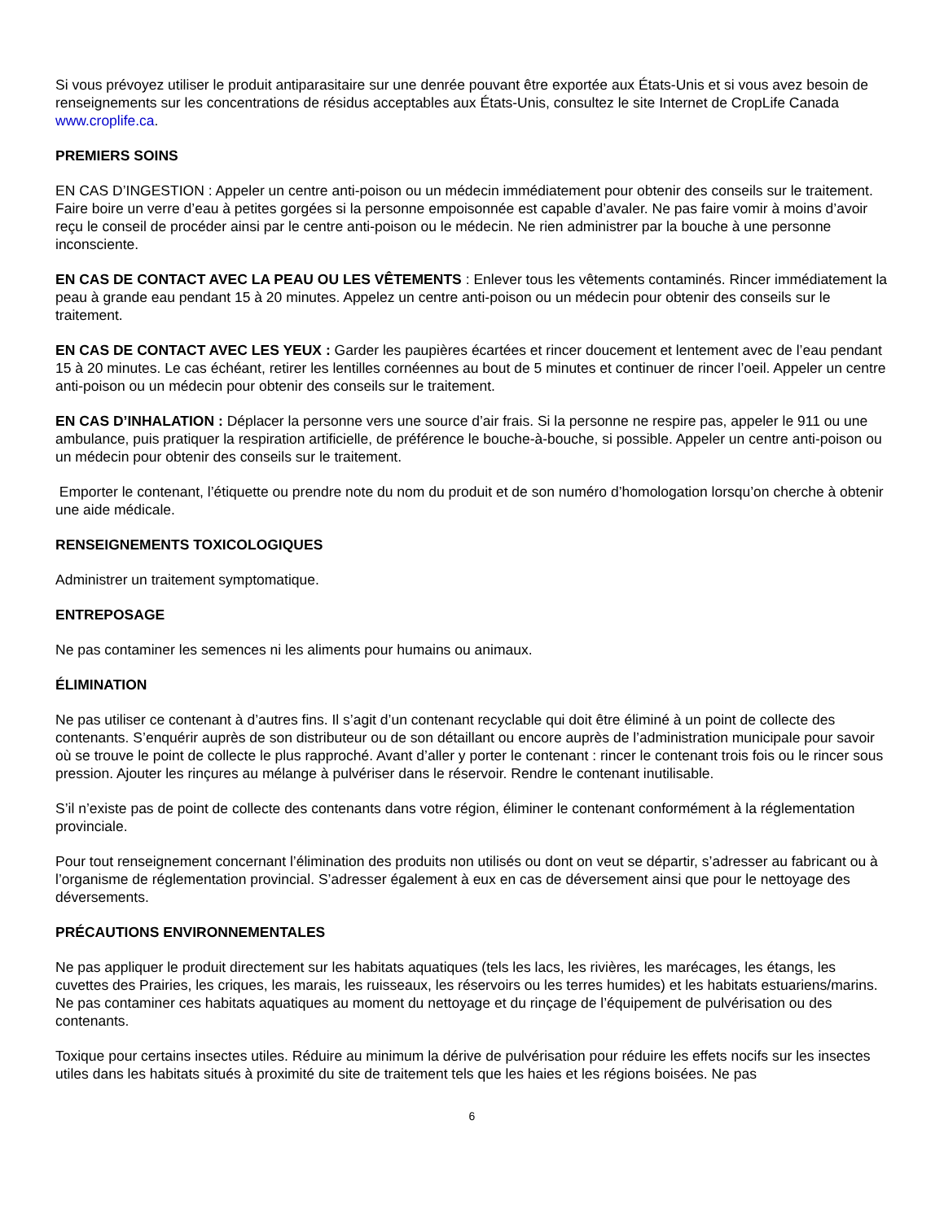Si vous prévoyez utiliser le produit antiparasitaire sur une denrée pouvant être exportée aux États-Unis et si vous avez besoin de renseignements sur les concentrations de résidus acceptables aux États-Unis, consultez le site Internet de CropLife Canada www.croplife.ca.
PREMIERS SOINS
EN CAS D’INGESTION : Appeler un centre anti-poison ou un médecin immédiatement pour obtenir des conseils sur le traitement. Faire boire un verre d’eau à petites gorgées si la personne empoisonnée est capable d’avaler. Ne pas faire vomir à moins d’avoir reçu le conseil de procéder ainsi par le centre anti-poison ou le médecin. Ne rien administrer par la bouche à une personne inconsciente.
EN CAS DE CONTACT AVEC LA PEAU OU LES VÊTEMENTS : Enlever tous les vêtements contaminés. Rincer immédiatement la peau à grande eau pendant 15 à 20 minutes. Appelez un centre anti-poison ou un médecin pour obtenir des conseils sur le traitement.
EN CAS DE CONTACT AVEC LES YEUX : Garder les paupières écartées et rincer doucement et lentement avec de l’eau pendant 15 à 20 minutes. Le cas échéant, retirer les lentilles cornéennes au bout de 5 minutes et continuer de rincer l’oeil. Appeler un centre anti-poison ou un médecin pour obtenir des conseils sur le traitement.
EN CAS D’INHALATION : Déplacer la personne vers une source d’air frais. Si la personne ne respire pas, appeler le 911 ou une ambulance, puis pratiquer la respiration artificielle, de préférence le bouche-à-bouche, si possible. Appeler un centre anti-poison ou un médecin pour obtenir des conseils sur le traitement.
Emporter le contenant, l’étiquette ou prendre note du nom du produit et de son numéro d’homologation lorsqu’on cherche à obtenir une aide médicale.
RENSEIGNEMENTS TOXICOLOGIQUES
Administrer un traitement symptomatique.
ENTREPOSAGE
Ne pas contaminer les semences ni les aliments pour humains ou animaux.
ÉLIMINATION
Ne pas utiliser ce contenant à d’autres fins. Il s’agit d’un contenant recyclable qui doit être éliminé à un point de collecte des contenants. S’enquérir auprès de son distributeur ou de son détaillant ou encore auprès de l’administration municipale pour savoir où se trouve le point de collecte le plus rapproché. Avant d’aller y porter le contenant : rincer le contenant trois fois ou le rincer sous pression. Ajouter les rinçures au mélange à pulvériser dans le réservoir. Rendre le contenant inutilisable.
S’il n’existe pas de point de collecte des contenants dans votre région, éliminer le contenant conformément à la réglementation provinciale.
Pour tout renseignement concernant l’élimination des produits non utilisés ou dont on veut se départir, s’adresser au fabricant ou à l’organisme de réglementation provincial. S’adresser également à eux en cas de déversement ainsi que pour le nettoyage des déversements.
PRÉCAUTIONS ENVIRONNEMENTALES
Ne pas appliquer le produit directement sur les habitats aquatiques (tels les lacs, les rivières, les marécages, les étangs, les cuvettes des Prairies, les criques, les marais, les ruisseaux, les réservoirs ou les terres humides) et les habitats estuariens/marins. Ne pas contaminer ces habitats aquatiques au moment du nettoyage et du rinçage de l’équipement de pulvérisation ou des contenants.
Toxique pour certains insectes utiles. Réduire au minimum la dérive de pulvérisation pour réduire les effets nocifs sur les insectes utiles dans les habitats situés à proximité du site de traitement tels que les haies et les régions boisées. Ne pas
6